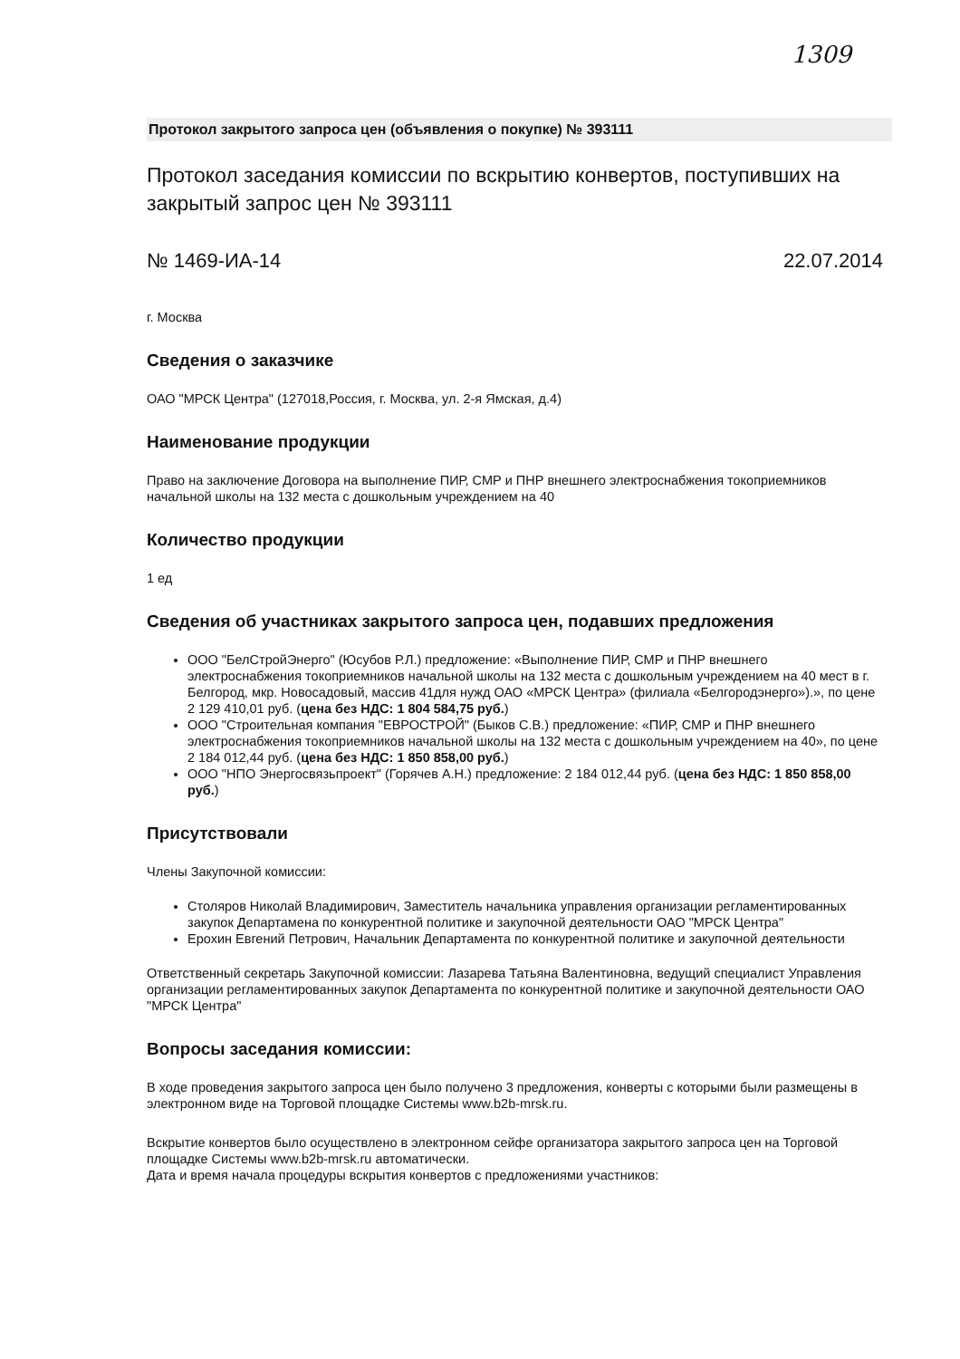1309
Протокол закрытого запроса цен (объявления о покупке) № 393111
Протокол заседания комиссии по вскрытию конвертов, поступивших на закрытый запрос цен № 393111
№ 1469-ИА-14 22.07.2014
г. Москва
Сведения о заказчике
ОАО "МРСК Центра" (127018,Россия, г. Москва, ул. 2-я Ямская, д.4)
Наименование продукции
Право на заключение Договора на выполнение ПИР, СМР и ПНР внешнего электроснабжения токоприемников начальной школы на 132 места с дошкольным учреждением на 40
Количество продукции
1 ед
Сведения об участниках закрытого запроса цен, подавших предложения
ООО "БелСтройЭнерго" (Юсубов Р.Л.) предложение: «Выполнение ПИР, СМР и ПНР внешнего электроснабжения токоприемников начальной школы на 132 места с дошкольным учреждением на 40 мест в г. Белгород, мкр. Новосадовый, массив 41для нужд ОАО «МРСК Центра» (филиала «Белгородэнерго»).», по цене 2 129 410,01 руб. (цена без НДС: 1 804 584,75 руб.)
ООО "Строительная компания "ЕВРОСТРОЙ" (Быков С.В.) предложение: «ПИР, СМР и ПНР внешнего электроснабжения токоприемников начальной школы на 132 места с дошкольным учреждением на 40», по цене 2 184 012,44 руб. (цена без НДС: 1 850 858,00 руб.)
ООО "НПО Энергосвязьпроект" (Горячев А.Н.) предложение: 2 184 012,44 руб. (цена без НДС: 1 850 858,00 руб.)
Присутствовали
Члены Закупочной комиссии:
Столяров Николай Владимирович, Заместитель начальника управления организации регламентированных закупок Департамена по конкурентной политике и закупочной деятельности ОАО "МРСК Центра"
Ерохин Евгений Петрович, Начальник Департамента по конкурентной политике и закупочной деятельности
Ответственный секретарь Закупочной комиссии: Лазарева Татьяна Валентиновна, ведущий специалист Управления организации регламентированных закупок Департамента по конкурентной политике и закупочной деятельности ОАО "МРСК Центра"
Вопросы заседания комиссии:
В ходе проведения закрытого запроса цен было получено 3 предложения, конверты с которыми были размещены в электронном виде на Торговой площадке Системы www.b2b-mrsk.ru.
Вскрытие конвертов было осуществлено в электронном сейфе организатора закрытого запроса цен на Торговой площадке Системы www.b2b-mrsk.ru автоматически.
Дата и время начала процедуры вскрытия конвертов с предложениями участников: